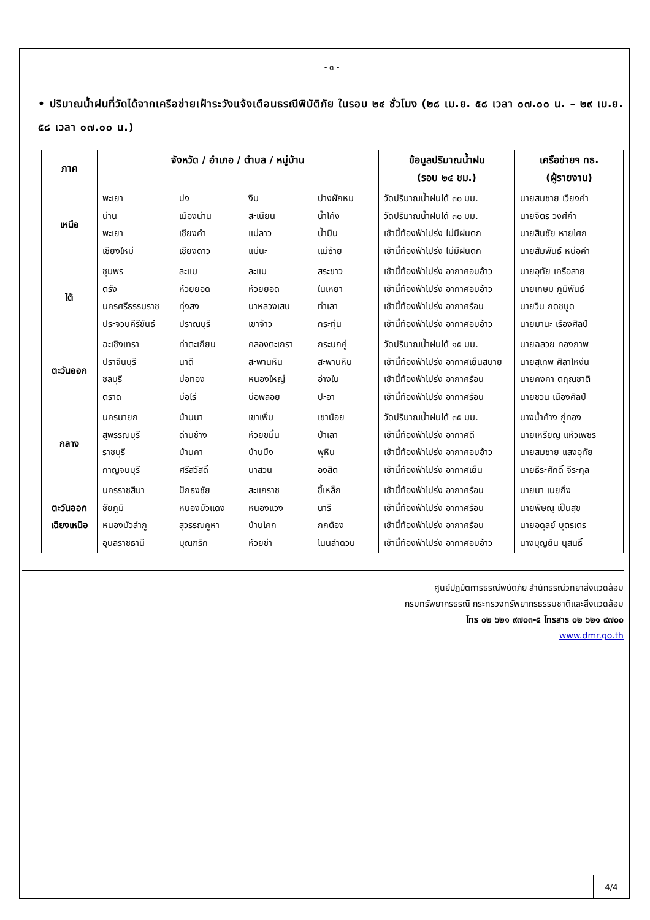4/4
- ๓ -
• ปริมาณน้ำฝนที่วัดได้จากเครือข่ายเฝ้าระวังแจ้งเตือนธรณีพิบัติภัย ในรอบ ๒๔ ชั่วโมง (๒๘ เม.ย. ๕๘ เวลา ๐๗.๐๐ น. – ๒๙ เม.ย. ๕๘ เวลา ๐๗.๐๐ น.)
| ภาค | จังหวัด / อำเภอ / ตำบล / หมู่บ้าน | ข้อมูลปริมาณน้ำฝน (รอบ ๒๔ ชม.) | เครือข่ายฯ ทธ. (ผู้รายงาน) |
| --- | --- | --- | --- |
| เหนือ | พะเยา ปง งิม ปางผักหม น่าน เมืองน่าน สะเนียน น้ำโค้ง พะเยา เชียงคำ แม่ลาว น้ำมิน เชียงใหม่ เชียงดาว แม่นะ แม่ซ้าย | วัดปริมาณน้ำฝนได้ ๓๐ มม. วัดปริมาณน้ำฝนได้ ๓๐ มม. เช้านี้ท้องฟ้าโปร่ง ไม่มีฝนตก เช้านี้ท้องฟ้าโปร่ง ไม่มีฝนตก | นายสมชาย เวียงคำ นายจิตร วงศ์ก๋า นายสินชัย หายโศก นายสัมพันธ์ หน่อคำ |
| ใต้ | ชุมพร ละแม ละแม สระขาว ตรัง ห้วยยอด ห้วยยอด ในเหยา นครศรีธรรมราช ทุ่งสง นาหลวงเสน ท่าเลา ประจวบคีรีขันธ์ ปราณบุรี เขาจ้าว กระทุ่น | เช้านี้ท้องฟ้าโปร่ง อากาศอบอ้าว เช้านี้ท้องฟ้าโปร่ง อากาศอบอ้าว เช้านี้ท้องฟ้าโปร่ง อากาศร้อน เช้านี้ท้องฟ้าโปร่ง อากาศอบอ้าว | นายอุทัย เครือสาย นายเกษม ภูมิพันธ์ นายวิน กดชนูด นายมานะ เรืองศิลป์ |
| ตะวันออก | ฉะเชิงเทรา ท่าตะเกียบ คลองตะเกรา กระบกคู่ ปราจีนบุรี นาดี สะพานหิน สะพานหิน ชลบุรี บ่อทอง หนองใหญ่ อ่างใน ตราด บ่อไร่ บ่อพลอย ปะอา | วัดปริมาณน้ำฝนได้ ๑๕ มม. เช้านี้ท้องฟ้าโปร่ง อากาศเย็นสบาย เช้านี้ท้องฟ้าโปร่ง อากาศร้อน เช้านี้ท้องฟ้าโปร่ง อากาศร้อน | นายฉลวย ทองภาพ นายสุเทพ ศิลาโหง่น นายคงคา ตฤณชาติ นายชวน เนืองศิลป์ |
| กลาง | นครนายก บ้านนา เขาเพิ่ม เขาน้อย สุพรรณบุรี ด่านช้าง ห้วยขมิ้น ป่าเลา ราชบุรี บ้านคา บ้านบึง พุหิน กาญจนบุรี ศรีสวัสดิ์ นาสวน องสิต | วัดปริมาณน้ำฝนได้ ๓๕ มม. เช้านี้ท้องฟ้าโปร่ง อากาศดี เช้านี้ท้องฟ้าโปร่ง อากาศอบอ้าว เช้านี้ท้องฟ้าโปร่ง อากาศเย็น | นางน้ำค้าง ภู่ทอง นายเหรียญ แห้วเพชร นายสมชาย แสงอุทัย นายธีระศักดิ์ จีระกุล |
| ตะวันออก เฉียงเหนือ | นครราชสีมา ปักธงชัย สะแกราช ขี้เหล็ก ชัยภูมิ หนองบัวแดง หนองแวง นารี หนองบัวลำภู สุวรรณคูหา บ้านโคก กกต้อง อุบลราชธานี บุณฑริก ห้วยข่า โนนลำดวน | เช้านี้ท้องฟ้าโปร่ง อากาศร้อน เช้านี้ท้องฟ้าโปร่ง อากาศร้อน เช้านี้ท้องฟ้าโปร่ง อากาศร้อน เช้านี้ท้องฟ้าโปร่ง อากาศอบอ้าว | นายนา เนยกิ่ง นายพิษณุ เป็นสุข นายอดุลย์ บุตรเตร นางบุญยืน นุสนธิ์ |
ศูนย์ปฏิบัติการธรณีพิบัติภัย สำนักธรณีวิทยาสิ่งแวดล้อม
กรมทรัพยากรธรณี กระทรวงทรัพยากรธรรมชาติและสิ่งแวดล้อม
โทร ๐๒ ๖๒๑ ๙๗๐๓-๕ โทรสาร ๐๒ ๖๒๑ ๙๗๐๐
www.dmr.go.th